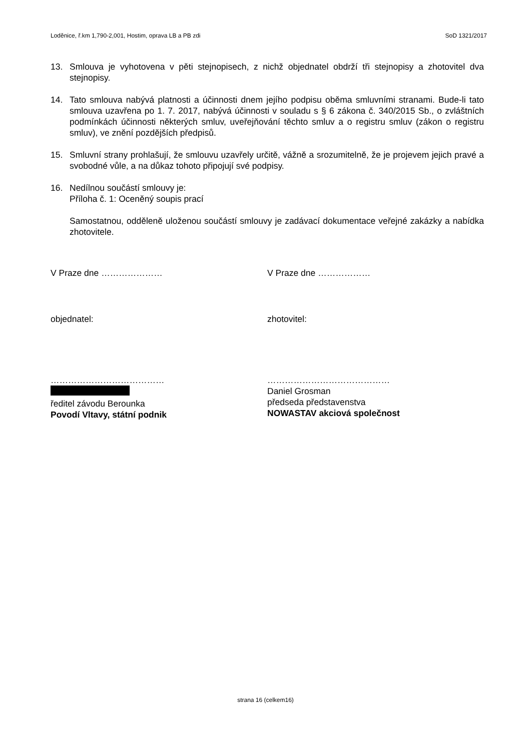Loděnice, ř.km 1,790-2,001, Hostim, oprava LB a PB zdi SoD 1321/2017
13. Smlouva je vyhotovena v pěti stejnopisech, z nichž objednatel obdrží tři stejnopisy a zhotovitel dva stejnopisy.
14. Tato smlouva nabývá platnosti a účinnosti dnem jejího podpisu oběma smluvními stranami. Bude-li tato smlouva uzavřena po 1. 7. 2017, nabývá účinnosti v souladu s § 6 zákona č. 340/2015 Sb., o zvláštních podmínkách účinnosti některých smluv, uveřejňování těchto smluv a o registru smluv (zákon o registru smluv), ve znění pozdějších předpisů.
15. Smluvní strany prohlašují, že smlouvu uzavřely určitě, vážně a srozumitelně, že je projevem jejich pravé a svobodné vůle, a na důkaz tohoto připojují své podpisy.
16. Nedílnou součástí smlouvy je:
Příloha č. 1: Oceněný soupis prací
Samostatnou, odděleně uloženou součástí smlouvy je zadávací dokumentace veřejné zakázky a nabídka zhotovitele.
V Praze dne ………………… V Praze dne ………………
objednatel: zhotovitel:
…………………………………
ředitel závodu Berounka
Povodí Vltavy, státní podnik
……………………………………
Daniel Grosman
předseda představenstva
NOWASTAV akciová společnost
strana 16 (celkem16)